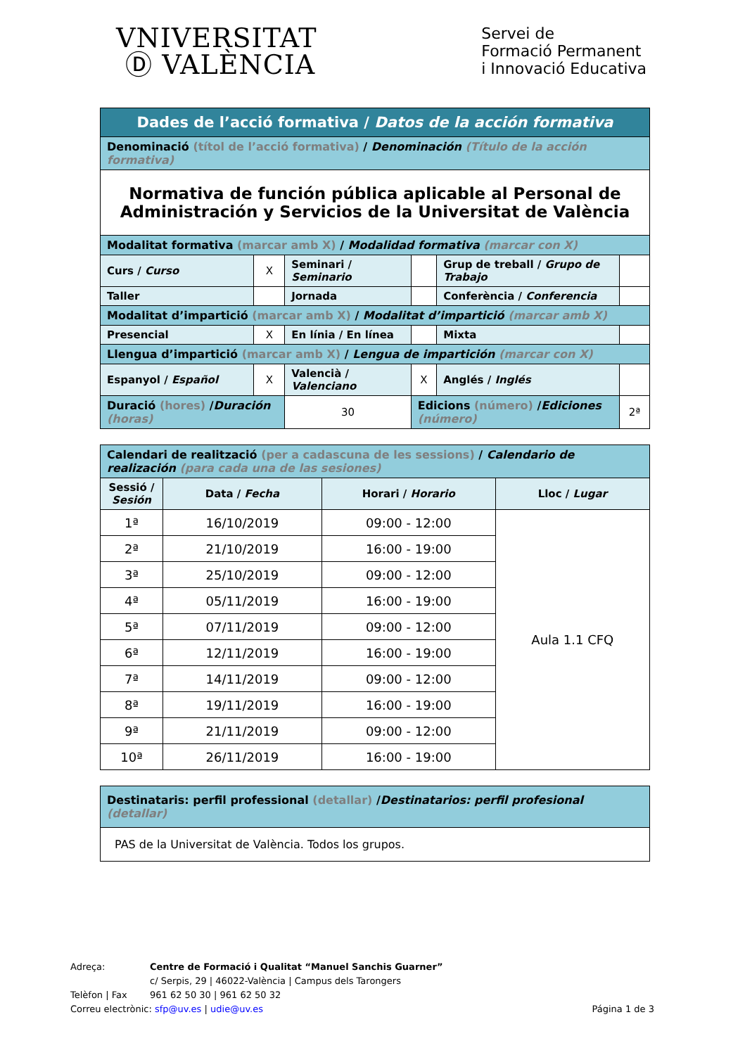VNIVERSITAT
Ⓓ VALÈNCIA
Servei de
Formació Permanent
i Innovació Educativa
| Dades de l’acció formativa / Datos de la acción formativa | | | | | |
| Denominació (títol de l’acció formativa) / Denominación (Título de la acción formativa) | | | | | |
| Normativa de función pública aplicable al Personal de Administración y Servicios de la Universitat de València | | | | | |
| Modalitat formativa (marcar amb X) / Modalidad formativa (marcar con X) | | | | | |
| Curs / Curso | X | Seminari / Seminario | | Grup de treball / Grupo de Trabajo | |
| Taller | | Jornada | | Conferència / Conferencia | |
| Modalitat d’impartició (marcar amb X) / Modalitat d’impartició (marcar amb X) | | | | | |
| Presencial | X | En línia / En línea | | Mixta | |
| Llengua d’impartició (marcar amb X) / Lengua de impartición (marcar con X) | | | | | |
| Espanyol / Español | X | Valencià / Valenciano | X | Anglés / Inglés | |
| Duració (hores) / Duración (horas) | | 30 | Edicions (número) / Ediciones (número) | | 2ª |
| Calendari de realització (per a cadascuna de les sessions) / Calendario de realización (para cada una de las sesiones) | | | |
| Sessió / Sesión | Data / Fecha | Horari / Horario | Lloc / Lugar |
| 1ª | 16/10/2019 | 09:00 - 12:00 | Aula 1.1 CFQ |
| 2ª | 21/10/2019 | 16:00 - 19:00 | |
| 3ª | 25/10/2019 | 09:00 - 12:00 | |
| 4ª | 05/11/2019 | 16:00 - 19:00 | |
| 5ª | 07/11/2019 | 09:00 - 12:00 | |
| 6ª | 12/11/2019 | 16:00 - 19:00 | |
| 7ª | 14/11/2019 | 09:00 - 12:00 | |
| 8ª | 19/11/2019 | 16:00 - 19:00 | |
| 9ª | 21/11/2019 | 09:00 - 12:00 | |
| 10ª | 26/11/2019 | 16:00 - 19:00 | |
| Destinataris: perfil professional (detallar) / Destinatarios: perfil profesional (detallar) |
| PAS de la Universitat de València. Todos los grupos. |
Adreça: Centre de Formació i Qualitat “Manuel Sanchis Guarner”
c/ Serpis, 29 | 46022-València | Campus dels Tarongers
Telèfon | Fax 961 62 50 30 | 961 62 50 32
Correu electrònic: sfp@uv.es | udie@uv.es Página 1 de 3